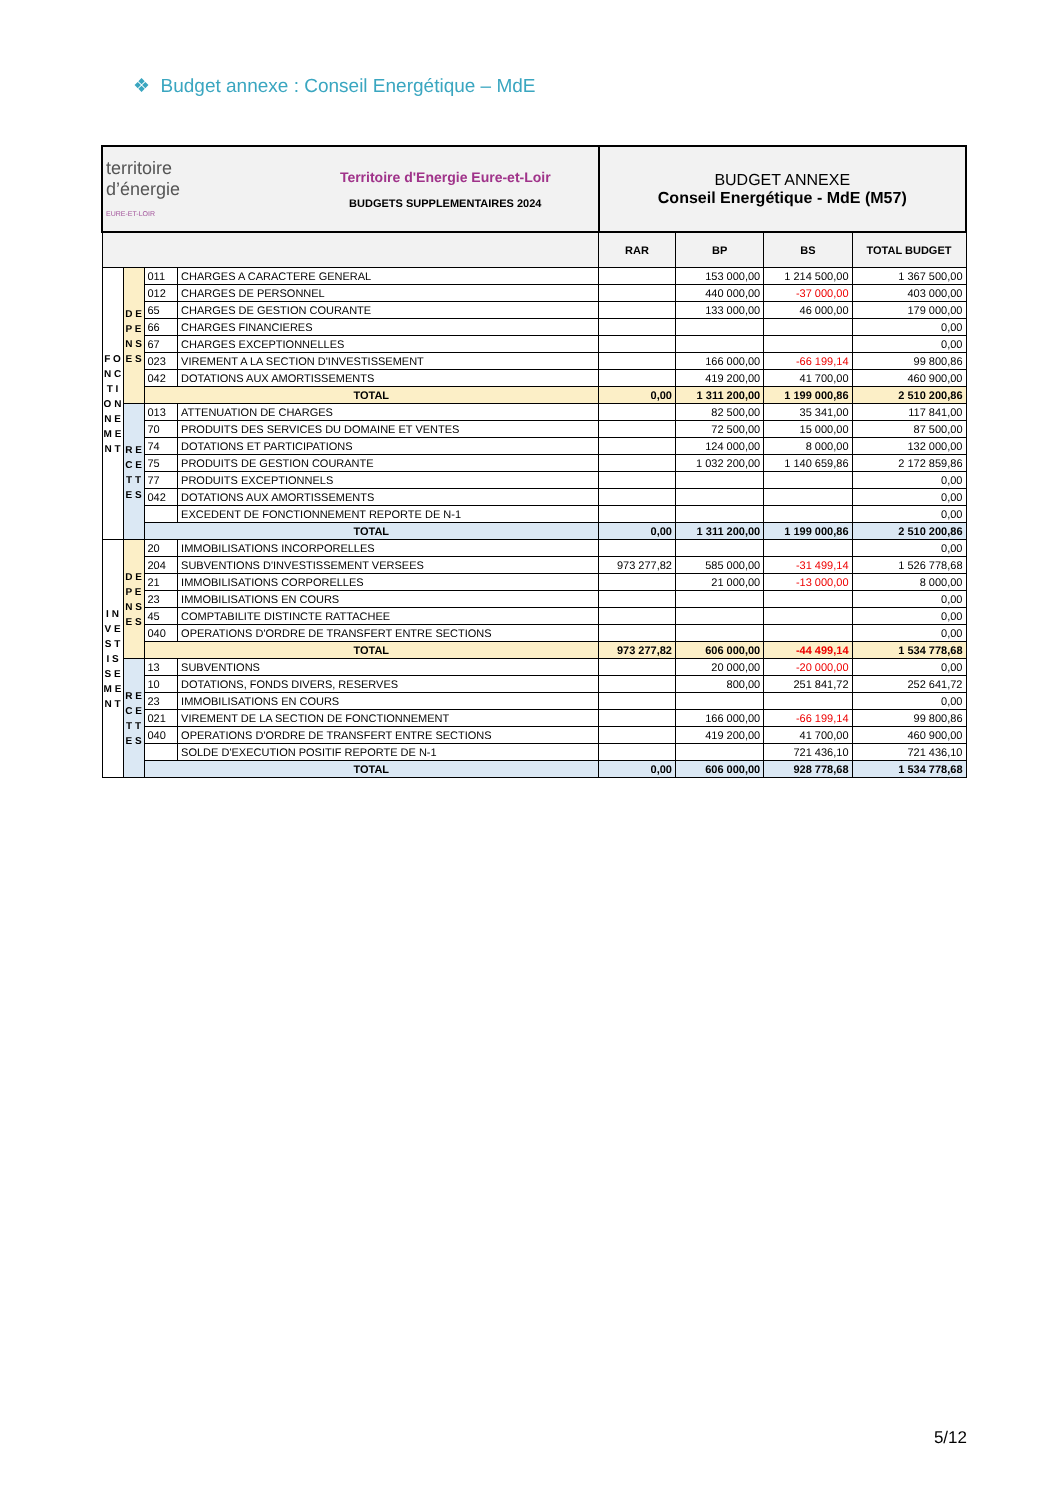❖ Budget annexe : Conseil Energétique – MdE
| territoire d’énergie EURE-ET-LOIR Territoire d'Energie Eure-et-Loir BUDGETS SUPPLEMENTAIRES 2024 | | | | BUDGET ANNEXE Conseil Energétique - MdE (M57) | | | |
| | | | | RAR | BP | BS | TOTAL BUDGET |
| F O N C T I O N N E M E N T | D E P E N S E S | 011 | CHARGES A CARACTERE GENERAL | | 153 000,00 | 1 214 500,00 | 1 367 500,00 |
| | | 012 | CHARGES DE PERSONNEL | | 440 000,00 | -37 000,00 | 403 000,00 |
| | | 65 | CHARGES DE GESTION COURANTE | | 133 000,00 | 46 000,00 | 179 000,00 |
| | | 66 | CHARGES FINANCIERES | | | | 0,00 |
| | | 67 | CHARGES EXCEPTIONNELLES | | | | 0,00 |
| | | 023 | VIREMENT A LA SECTION D'INVESTISSEMENT | | 166 000,00 | -66 199,14 | 99 800,86 |
| | | 042 | DOTATIONS AUX AMORTISSEMENTS | | 419 200,00 | 41 700,00 | 460 900,00 |
| | | TOTAL | | 0,00 | 1 311 200,00 | 1 199 000,86 | 2 510 200,86 |
| | R E C E T T E S | 013 | ATTENUATION DE CHARGES | | 82 500,00 | 35 341,00 | 117 841,00 |
| | | 70 | PRODUITS DES SERVICES DU DOMAINE ET VENTES | | 72 500,00 | 15 000,00 | 87 500,00 |
| | | 74 | DOTATIONS ET PARTICIPATIONS | | 124 000,00 | 8 000,00 | 132 000,00 |
| | | 75 | PRODUITS DE GESTION COURANTE | | 1 032 200,00 | 1 140 659,86 | 2 172 859,86 |
| | | 77 | PRODUITS EXCEPTIONNELS | | | | 0,00 |
| | | 042 | DOTATIONS AUX AMORTISSEMENTS | | | | 0,00 |
| | | | EXCEDENT DE FONCTIONNEMENT REPORTE DE N-1 | | | | 0,00 |
| | | TOTAL | | 0,00 | 1 311 200,00 | 1 199 000,86 | 2 510 200,86 |
| I N V E S T I S S E M E N T | D E P E N S E S | 20 | IMMOBILISATIONS INCORPORELLES | | | | 0,00 |
| | | 204 | SUBVENTIONS D'INVESTISSEMENT VERSEES | 973 277,82 | 585 000,00 | -31 499,14 | 1 526 778,68 |
| | | 21 | IMMOBILISATIONS CORPORELLES | | 21 000,00 | -13 000,00 | 8 000,00 |
| | | 23 | IMMOBILISATIONS EN COURS | | | | 0,00 |
| | | 45 | COMPTABILITE DISTINCTE RATTACHEE | | | | 0,00 |
| | | 040 | OPERATIONS D'ORDRE DE TRANSFERT ENTRE SECTIONS | | | | 0,00 |
| | | TOTAL | | 973 277,82 | 606 000,00 | -44 499,14 | 1 534 778,68 |
| | R E C E T T E S | 13 | SUBVENTIONS | | 20 000,00 | -20 000,00 | 0,00 |
| | | 10 | DOTATIONS, FONDS DIVERS, RESERVES | | 800,00 | 251 841,72 | 252 641,72 |
| | | 23 | IMMOBILISATIONS EN COURS | | | | 0,00 |
| | | 021 | VIREMENT DE LA SECTION DE FONCTIONNEMENT | | 166 000,00 | -66 199,14 | 99 800,86 |
| | | 040 | OPERATIONS D'ORDRE DE TRANSFERT ENTRE SECTIONS | | 419 200,00 | 41 700,00 | 460 900,00 |
| | | | SOLDE D'EXECUTION POSITIF REPORTE DE N-1 | | | 721 436,10 | 721 436,10 |
| | | TOTAL | | 0,00 | 606 000,00 | 928 778,68 | 1 534 778,68 |
5/12